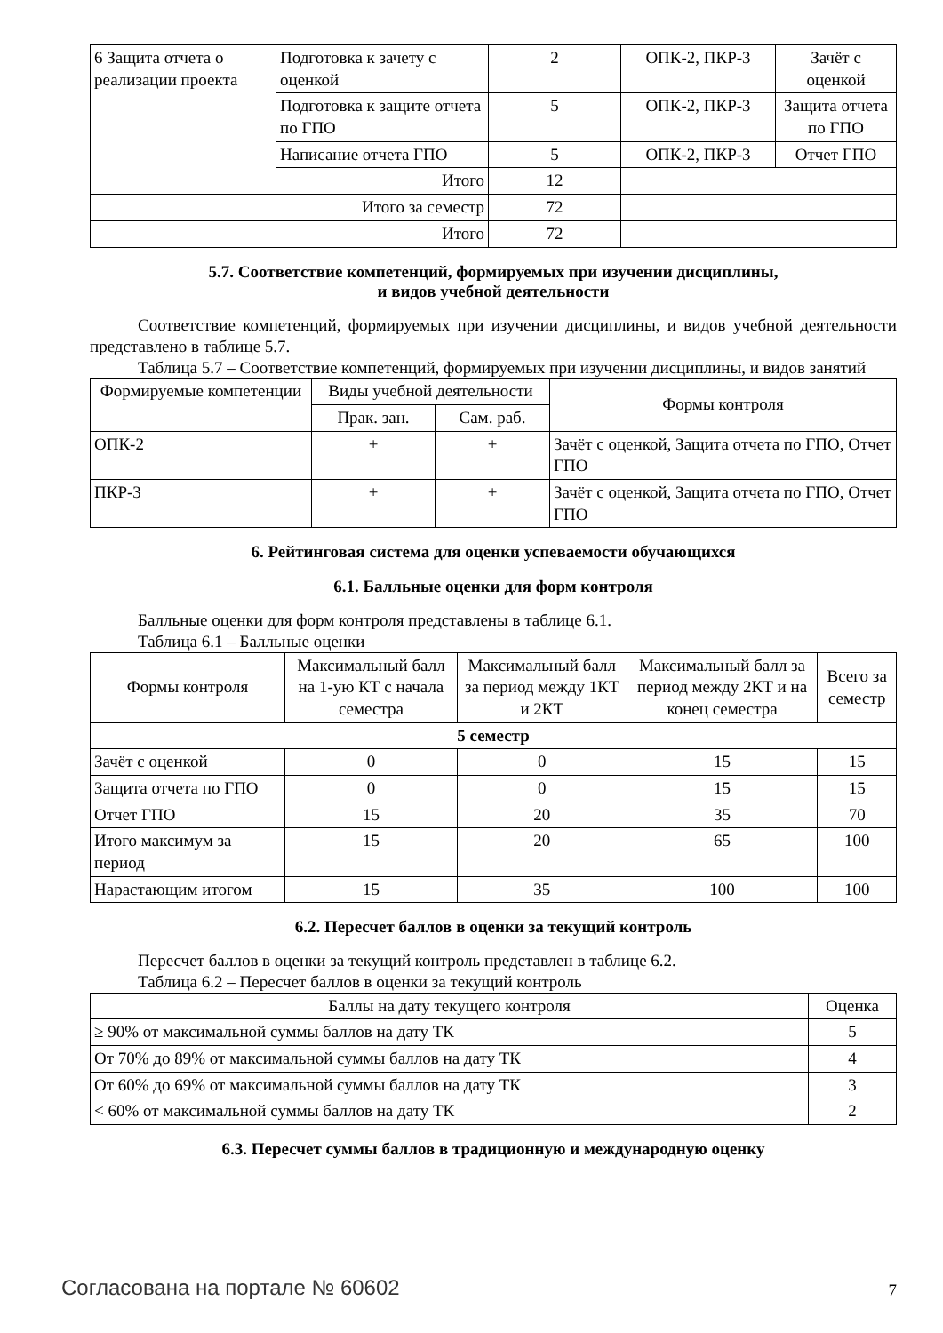| 6 Защита отчета о реализации проекта | Подготовка к зачету с оценкой | 2 | ОПК-2, ПКР-3 | Зачёт с оценкой |
| | Подготовка к защите отчета по ГПО | 5 | ОПК-2, ПКР-3 | Защита отчета по ГПО |
| | Написание отчета ГПО | 5 | ОПК-2, ПКР-3 | Отчет ГПО |
| | Итого | 12 | | |
| Итого за семестр | | 72 | | |
| Итого | | 72 | | |
5.7. Соответствие компетенций, формируемых при изучении дисциплины,
и видов учебной деятельности
Соответствие компетенций, формируемых при изучении дисциплины, и видов учебной деятельности представлено в таблице 5.7.
Таблица 5.7 – Соответствие компетенций, формируемых при изучении дисциплины, и видов занятий
| Формируемые компетенции | Виды учебной деятельности | | Формы контроля |
| --- | --- | --- | --- |
| | Прак. зан. | Сам. раб. | |
| ОПК-2 | + | + | Зачёт с оценкой, Защита отчета по ГПО, Отчет ГПО |
| ПКР-3 | + | + | Зачёт с оценкой, Защита отчета по ГПО, Отчет ГПО |
6. Рейтинговая система для оценки успеваемости обучающихся
6.1. Балльные оценки для форм контроля
Балльные оценки для форм контроля представлены в таблице 6.1.
Таблица 6.1 – Балльные оценки
| Формы контроля | Максимальный балл на 1-ую КТ с начала семестра | Максимальный балл за период между 1КТ и 2КТ | Максимальный балл за период между 2КТ и на конец семестра | Всего за семестр |
| --- | --- | --- | --- | --- |
| 5 семестр | | | | |
| Зачёт с оценкой | 0 | 0 | 15 | 15 |
| Защита отчета по ГПО | 0 | 0 | 15 | 15 |
| Отчет ГПО | 15 | 20 | 35 | 70 |
| Итого максимум за период | 15 | 20 | 65 | 100 |
| Нарастающим итогом | 15 | 35 | 100 | 100 |
6.2. Пересчет баллов в оценки за текущий контроль
Пересчет баллов в оценки за текущий контроль представлен в таблице 6.2.
Таблица 6.2 – Пересчет баллов в оценки за текущий контроль
| Баллы на дату текущего контроля | Оценка |
| --- | --- |
| ≥ 90% от максимальной суммы баллов на дату ТК | 5 |
| От 70% до 89% от максимальной суммы баллов на дату ТК | 4 |
| От 60% до 69% от максимальной суммы баллов на дату ТК | 3 |
| < 60% от максимальной суммы баллов на дату ТК | 2 |
6.3. Пересчет суммы баллов в традиционную и международную оценку
Согласована на портале № 60602 7